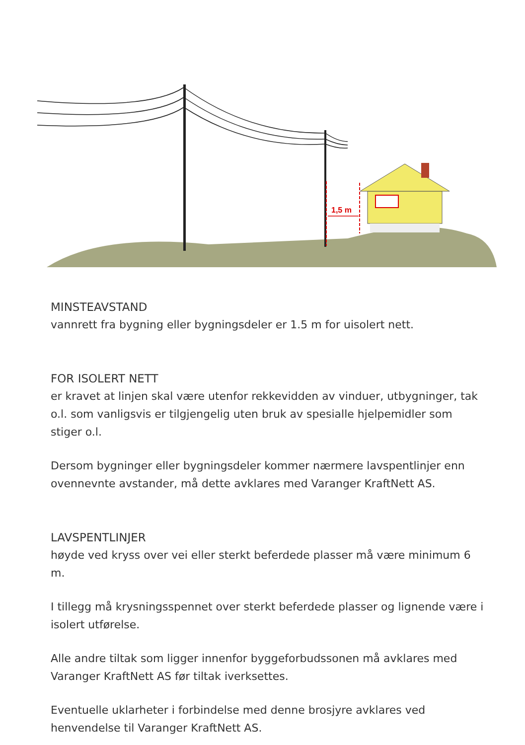1,5 m
MINSTEAVSTAND
vannrett fra bygning eller bygningsdeler er 1.5 m for uisolert nett.
FOR ISOLERT NETT
er kravet at linjen skal være utenfor rekkevidden av vinduer, utbygninger, tak o.l. som vanligsvis er tilgjengelig uten bruk av spesialle hjelpemidler som stiger o.l.
Dersom bygninger eller bygningsdeler kommer nærmere lavspentlinjer enn ovennevnte avstander, må dette avklares med Varanger KraftNett AS.
LAVSPENTLINJER
høyde ved kryss over vei eller sterkt beferdede plasser må være minimum 6 m.
I tillegg må krysningsspennet over sterkt beferdede plasser og lignende være i isolert utførelse.
Alle andre tiltak som ligger innenfor byggeforbudssonen må avklares med Varanger KraftNett AS før tiltak iverksettes.
Eventuelle uklarheter i forbindelse med denne brosjyre avklares ved henvendelse til Varanger KraftNett AS.